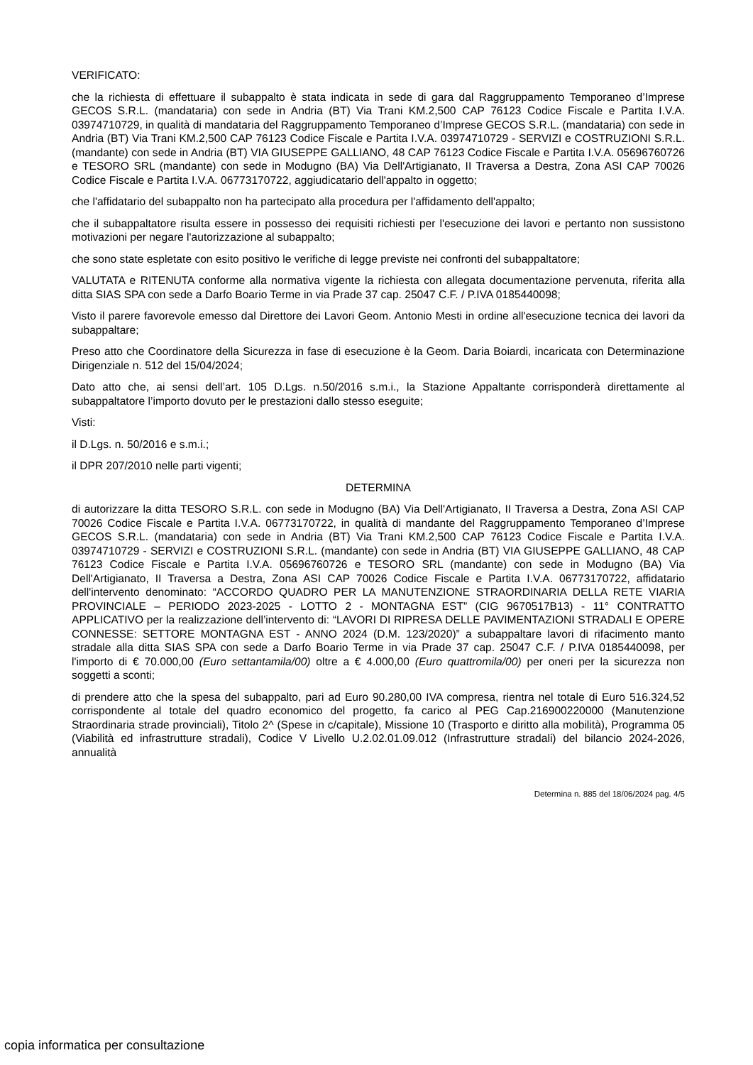VERIFICATO:
che la richiesta di effettuare il subappalto è stata indicata in sede di gara dal Raggruppamento Temporaneo d’Imprese GECOS S.R.L. (mandataria) con sede in Andria (BT) Via Trani KM.2,500 CAP 76123 Codice Fiscale e Partita I.V.A. 03974710729, in qualità di mandataria del Raggruppamento Temporaneo d’Imprese GECOS S.R.L. (mandataria) con sede in Andria (BT) Via Trani KM.2,500 CAP 76123 Codice Fiscale e Partita I.V.A. 03974710729 - SERVIZI e COSTRUZIONI S.R.L. (mandante) con sede in Andria (BT) VIA GIUSEPPE GALLIANO, 48 CAP 76123 Codice Fiscale e Partita I.V.A. 05696760726 e TESORO SRL (mandante) con sede in Modugno (BA) Via Dell'Artigianato, II Traversa a Destra, Zona ASI CAP 70026 Codice Fiscale e Partita I.V.A. 06773170722, aggiudicatario dell'appalto in oggetto;
che l'affidatario del subappalto non ha partecipato alla procedura per l'affidamento dell'appalto;
che il subappaltatore risulta essere in possesso dei requisiti richiesti per l'esecuzione dei lavori e pertanto non sussistono motivazioni per negare l'autorizzazione al subappalto;
che sono state espletate con esito positivo le verifiche di legge previste nei confronti del subappaltatore;
VALUTATA e RITENUTA conforme alla normativa vigente la richiesta con allegata documentazione pervenuta, riferita alla ditta SIAS SPA con sede a Darfo Boario Terme in via Prade 37 cap. 25047 C.F. / P.IVA 0185440098;
Visto il parere favorevole emesso dal Direttore dei Lavori Geom. Antonio Mesti in ordine all'esecuzione tecnica dei lavori da subappaltare;
Preso atto che Coordinatore della Sicurezza in fase di esecuzione è la Geom. Daria Boiardi, incaricata con Determinazione Dirigenziale n. 512 del 15/04/2024;
Dato atto che, ai sensi dell’art. 105 D.Lgs. n.50/2016 s.m.i., la Stazione Appaltante corrisponderà direttamente al subappaltatore l’importo dovuto per le prestazioni dallo stesso eseguite;
Visti:
il D.Lgs. n. 50/2016 e s.m.i.;
il DPR 207/2010 nelle parti vigenti;
DETERMINA
di autorizzare la ditta TESORO S.R.L. con sede in Modugno (BA) Via Dell'Artigianato, II Traversa a Destra, Zona ASI CAP 70026 Codice Fiscale e Partita I.V.A. 06773170722, in qualità di mandante del Raggruppamento Temporaneo d’Imprese GECOS S.R.L. (mandataria) con sede in Andria (BT) Via Trani KM.2,500 CAP 76123 Codice Fiscale e Partita I.V.A. 03974710729 - SERVIZI e COSTRUZIONI S.R.L. (mandante) con sede in Andria (BT) VIA GIUSEPPE GALLIANO, 48 CAP 76123 Codice Fiscale e Partita I.V.A. 05696760726 e TESORO SRL (mandante) con sede in Modugno (BA) Via Dell'Artigianato, II Traversa a Destra, Zona ASI CAP 70026 Codice Fiscale e Partita I.V.A. 06773170722, affidatario dell'intervento denominato: “ACCORDO QUADRO PER LA MANUTENZIONE STRAORDINARIA DELLA RETE VIARIA PROVINCIALE – PERIODO 2023-2025 - LOTTO 2 - MONTAGNA EST” (CIG 9670517B13) - 11° CONTRATTO APPLICATIVO per la realizzazione dell’intervento di: “LAVORI DI RIPRESA DELLE PAVIMENTAZIONI STRADALI E OPERE CONNESSE: SETTORE MONTAGNA EST - ANNO 2024 (D.M. 123/2020)” a subappaltare lavori di rifacimento manto stradale alla ditta SIAS SPA con sede a Darfo Boario Terme in via Prade 37 cap. 25047 C.F. / P.IVA 0185440098, per l'importo di € 70.000,00 (Euro settantamila/00) oltre a € 4.000,00 (Euro quattromila/00) per oneri per la sicurezza non soggetti a sconti;
di prendere atto che la spesa del subappalto, pari ad Euro 90.280,00 IVA compresa, rientra nel totale di Euro 516.324,52 corrispondente al totale del quadro economico del progetto, fa carico al PEG Cap.216900220000 (Manutenzione Straordinaria strade provinciali), Titolo 2^ (Spese in c/capitale), Missione 10 (Trasporto e diritto alla mobilità), Programma 05 (Viabilità ed infrastrutture stradali), Codice V Livello U.2.02.01.09.012 (Infrastrutture stradali) del bilancio 2024-2026, annualità
Determina n. 885 del 18/06/2024 pag. 4/5
copia informatica per consultazione